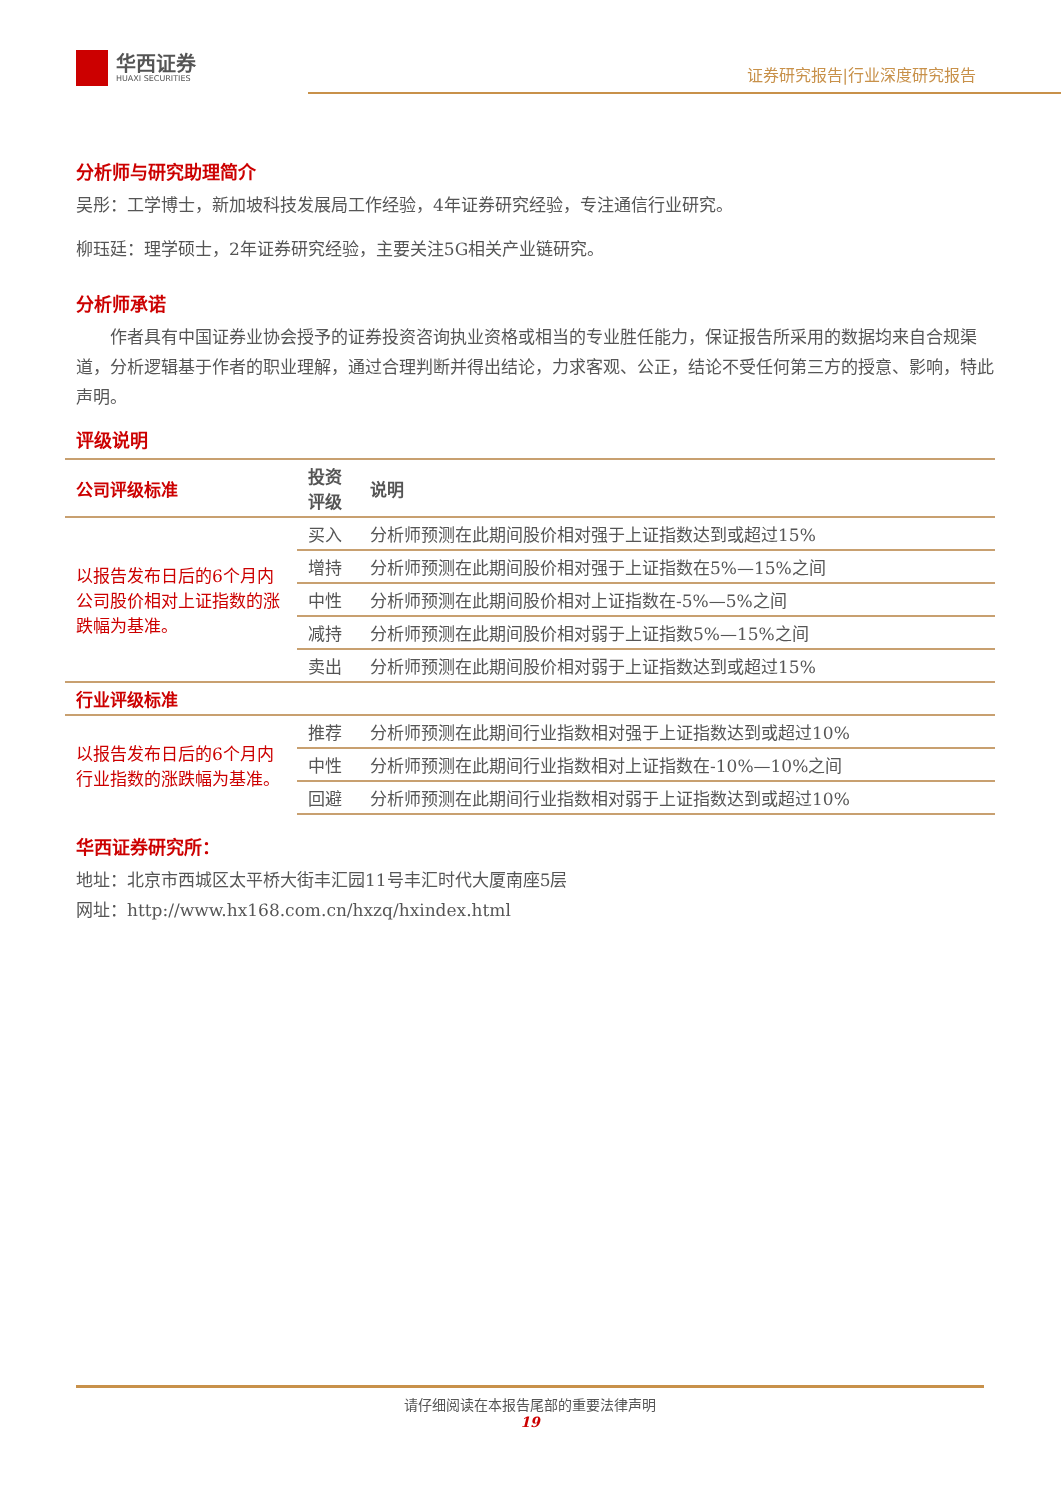华西证券
HUAXI SECURITIES
证券研究报告|行业深度研究报告
分析师与研究助理简介
吴彤：工学博士，新加坡科技发展局工作经验，4年证券研究经验，专注通信行业研究。
柳珏廷：理学硕士，2年证券研究经验，主要关注5G相关产业链研究。
分析师承诺
　　作者具有中国证券业协会授予的证券投资咨询执业资格或相当的专业胜任能力，保证报告所采用的数据均来自合规渠道，分析逻辑基于作者的职业理解，通过合理判断并得出结论，力求客观、公正，结论不受任何第三方的授意、影响，特此声明。
评级说明
| 公司评级标准 | 投资 评级 | 说明 |
| --- | --- | --- |
| 以报告发布日后的6个月内公司股价相对上证指数的涨跌幅为基准。 | 买入 | 分析师预测在此期间股价相对强于上证指数达到或超过15% |
| | 增持 | 分析师预测在此期间股价相对强于上证指数在5%—15%之间 |
| | 中性 | 分析师预测在此期间股价相对上证指数在-5%—5%之间 |
| | 减持 | 分析师预测在此期间股价相对弱于上证指数5%—15%之间 |
| | 卖出 | 分析师预测在此期间股价相对弱于上证指数达到或超过15% |
| 行业评级标准 | | |
| 以报告发布日后的6个月内行业指数的涨跌幅为基准。 | 推荐 | 分析师预测在此期间行业指数相对强于上证指数达到或超过10% |
| | 中性 | 分析师预测在此期间行业指数相对上证指数在-10%—10%之间 |
| | 回避 | 分析师预测在此期间行业指数相对弱于上证指数达到或超过10% |
华西证券研究所：
地址：北京市西城区太平桥大街丰汇园11号丰汇时代大厦南座5层
网址：http://www.hx168.com.cn/hxzq/hxindex.html
请仔细阅读在本报告尾部的重要法律声明
19